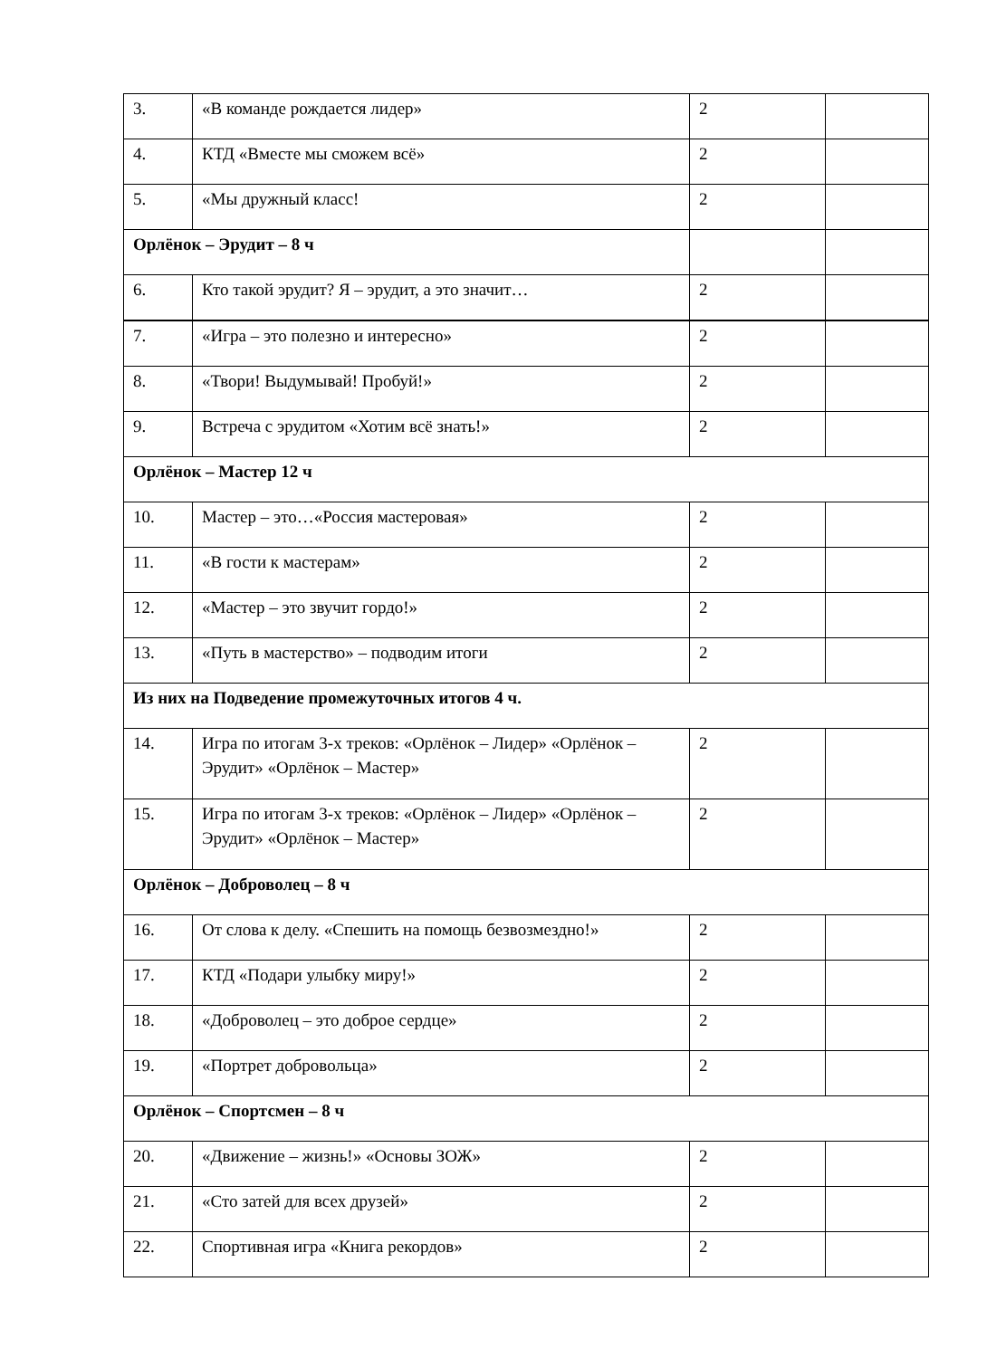| 3. | «В команде рождается лидер» | 2 | |
| 4. | КТД «Вместе мы сможем всё» | 2 | |
| 5. | «Мы дружный класс! | 2 | |
| Орлёнок – Эрудит – 8 ч | | | |
| 6. | Кто такой эрудит? Я – эрудит, а это значит… | 2 | |
| 7. | «Игра – это полезно и интересно» | 2 | |
| 8. | «Твори! Выдумывай! Пробуй!» | 2 | |
| 9. | Встреча с эрудитом «Хотим всё знать!» | 2 | |
| Орлёнок – Мастер 12 ч | | | |
| 10. | Мастер – это…«Россия мастеровая» | 2 | |
| 11. | «В гости к мастерам» | 2 | |
| 12. | «Мастер – это звучит гордо!» | 2 | |
| 13. | «Путь в мастерство» – подводим итоги | 2 | |
| Из них на Подведение промежуточных итогов 4 ч. | | | |
| 14. | Игра по итогам 3-х треков: «Орлёнок – Лидер» «Орлёнок – Эрудит» «Орлёнок – Мастер» | 2 | |
| 15. | Игра по итогам 3-х треков: «Орлёнок – Лидер» «Орлёнок – Эрудит» «Орлёнок – Мастер» | 2 | |
| Орлёнок – Доброволец – 8 ч | | | |
| 16. | От слова к делу. «Спешить на помощь безвозмездно!» | 2 | |
| 17. | КТД «Подари улыбку миру!» | 2 | |
| 18. | «Доброволец – это доброе сердце» | 2 | |
| 19. | «Портрет добровольца» | 2 | |
| Орлёнок – Спортсмен – 8 ч | | | |
| 20. | «Движение – жизнь!» «Основы ЗОЖ» | 2 | |
| 21. | «Сто затей для всех друзей» | 2 | |
| 22. | Спортивная игра «Книга рекордов» | 2 | |